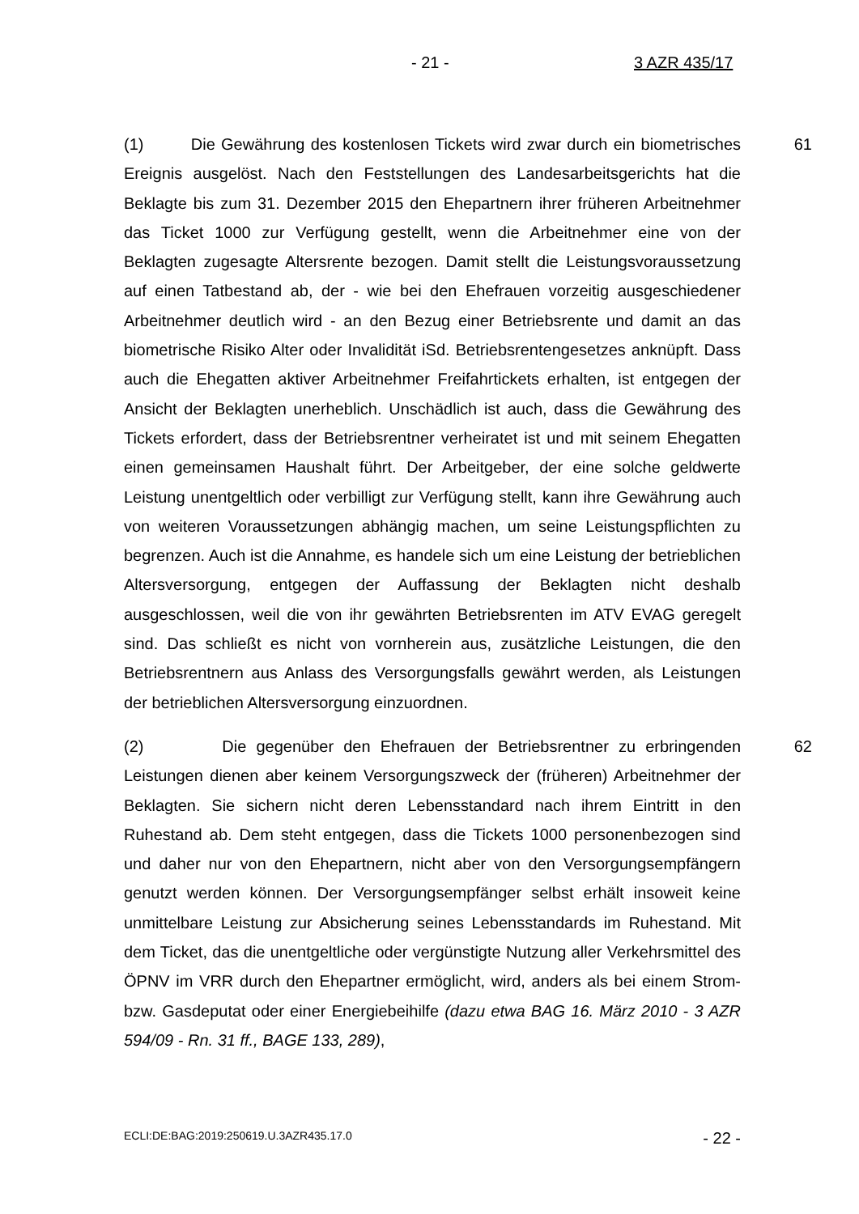- 21 - 3 AZR 435/17
(1) Die Gewährung des kostenlosen Tickets wird zwar durch ein biometrisches Ereignis ausgelöst. Nach den Feststellungen des Landesarbeitsgerichts hat die Beklagte bis zum 31. Dezember 2015 den Ehepartnern ihrer früheren Arbeitnehmer das Ticket 1000 zur Verfügung gestellt, wenn die Arbeitnehmer eine von der Beklagten zugesagte Altersrente bezogen. Damit stellt die Leistungsvoraussetzung auf einen Tatbestand ab, der - wie bei den Ehefrauen vorzeitig ausgeschiedener Arbeitnehmer deutlich wird - an den Bezug einer Betriebsrente und damit an das biometrische Risiko Alter oder Invalidität iSd. Betriebsrentengesetzes anknüpft. Dass auch die Ehegatten aktiver Arbeitnehmer Freifahrtickets erhalten, ist entgegen der Ansicht der Beklagten unerheblich. Unschädlich ist auch, dass die Gewährung des Tickets erfordert, dass der Betriebsrentner verheiratet ist und mit seinem Ehegatten einen gemeinsamen Haushalt führt. Der Arbeitgeber, der eine solche geldwerte Leistung unentgeltlich oder verbilligt zur Verfügung stellt, kann ihre Gewährung auch von weiteren Voraussetzungen abhängig machen, um seine Leistungspflichten zu begrenzen. Auch ist die Annahme, es handele sich um eine Leistung der betrieblichen Altersversorgung, entgegen der Auffassung der Beklagten nicht deshalb ausgeschlossen, weil die von ihr gewährten Betriebsrenten im ATV EVAG geregelt sind. Das schließt es nicht von vornherein aus, zusätzliche Leistungen, die den Betriebsrentnern aus Anlass des Versorgungsfalls gewährt werden, als Leistungen der betrieblichen Altersversorgung einzuordnen.
61
(2) Die gegenüber den Ehefrauen der Betriebsrentner zu erbringenden Leistungen dienen aber keinem Versorgungszweck der (früheren) Arbeitnehmer der Beklagten. Sie sichern nicht deren Lebensstandard nach ihrem Eintritt in den Ruhestand ab. Dem steht entgegen, dass die Tickets 1000 personenbezogen sind und daher nur von den Ehepartnern, nicht aber von den Versorgungsempfängern genutzt werden können. Der Versorgungsempfänger selbst erhält insoweit keine unmittelbare Leistung zur Absicherung seines Lebensstandards im Ruhestand. Mit dem Ticket, das die unentgeltliche oder vergünstigte Nutzung aller Verkehrsmittel des ÖPNV im VRR durch den Ehepartner ermöglicht, wird, anders als bei einem Strom- bzw. Gasdeputat oder einer Energiebeihilfe (dazu etwa BAG 16. März 2010 - 3 AZR 594/09 - Rn. 31 ff., BAGE 133, 289),
62
ECLI:DE:BAG:2019:250619.U.3AZR435.17.0 - 22 -